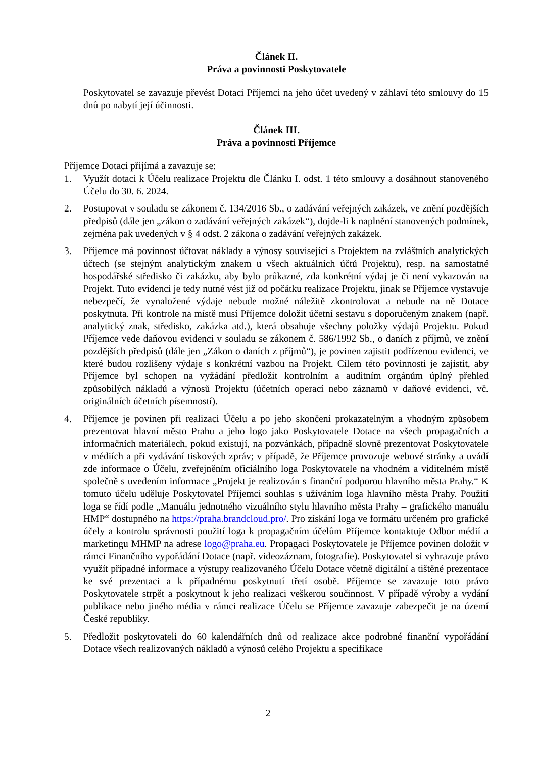Článek II.
Práva a povinnosti Poskytovatele
Poskytovatel se zavazuje převést Dotaci Příjemci na jeho účet uvedený v záhlaví této smlouvy do 15 dnů po nabytí její účinnosti.
Článek III.
Práva a povinnosti Příjemce
Příjemce Dotaci přijímá a zavazuje se:
1. Využít dotaci k Účelu realizace Projektu dle Článku I. odst. 1 této smlouvy a dosáhnout stanoveného Účelu do 30. 6. 2024.
2. Postupovat v souladu se zákonem č. 134/2016 Sb., o zadávání veřejných zakázek, ve znění pozdějších předpisů (dále jen „zákon o zadávání veřejných zakázek“), dojde-li k naplnění stanovených podmínek, zejména pak uvedených v § 4 odst. 2 zákona o zadávání veřejných zakázek.
3. Příjemce má povinnost účtovat náklady a výnosy související s Projektem na zvláštních analytických účtech (se stejným analytickým znakem u všech aktuálních účtů Projektu), resp. na samostatné hospodářské středisko či zakázku, aby bylo průkazné, zda konkrétní výdaj je či není vykazován na Projekt. Tuto evidenci je tedy nutné vést již od počátku realizace Projektu, jinak se Příjemce vystavuje nebezpečí, že vynaložené výdaje nebude možné náležitě zkontrolovat a nebude na ně Dotace poskytnuta. Při kontrole na místě musí Příjemce doložit účetní sestavu s doporučeným znakem (např. analytický znak, středisko, zakázka atd.), která obsahuje všechny položky výdajů Projektu. Pokud Příjemce vede daňovou evidenci v souladu se zákonem č. 586/1992 Sb., o daních z příjmů, ve znění pozdějších předpisů (dále jen „Zákon o daních z příjmů“), je povinen zajistit podřízenou evidenci, ve které budou rozlišeny výdaje s konkrétní vazbou na Projekt. Cílem této povinnosti je zajistit, aby Příjemce byl schopen na vyžádání předložit kontrolním a auditním orgánům úplný přehled způsobilých nákladů a výnosů Projektu (účetních operací nebo záznamů v daňové evidenci, vč. originálních účetních písemností).
4. Příjemce je povinen při realizaci Účelu a po jeho skončení prokazatelným a vhodným způsobem prezentovat hlavní město Prahu a jeho logo jako Poskytovatele Dotace na všech propagačních a informačních materiálech, pokud existují, na pozvánkách, případně slovně prezentovat Poskytovatele v médiích a při vydávání tiskových zpráv; v případě, že Příjemce provozuje webové stránky a uvádí zde informace o Účelu, zveřejněním oficiálního loga Poskytovatele na vhodném a viditelném místě společně s uvedením informace „Projekt je realizován s finanční podporou hlavního města Prahy.“ K tomuto účelu uděluje Poskytovatel Příjemci souhlas s užíváním loga hlavního města Prahy. Použití loga se řídí podle „Manuálu jednotného vizuálního stylu hlavního města Prahy – grafického manuálu HMP“ dostupného na https://praha.brandcloud.pro/. Pro získání loga ve formátu určeném pro grafické účely a kontrolu správnosti použití loga k propagačním účelům Příjemce kontaktuje Odbor médií a marketingu MHMP na adrese logo@praha.eu. Propagaci Poskytovatele je Příjemce povinen doložit v rámci Finančního vypořádání Dotace (např. videozáznam, fotografie). Poskytovatel si vyhrazuje právo využít případné informace a výstupy realizovaného Účelu Dotace včetně digitální a tištěné prezentace ke své prezentaci a k případnému poskytnutí třetí osobě. Příjemce se zavazuje toto právo Poskytovatele strpět a poskytnout k jeho realizaci veškerou součinnost. V případě výroby a vydání publikace nebo jiného média v rámci realizace Účelu se Příjemce zavazuje zabezpečit je na území České republiky.
5. Předložit poskytovateli do 60 kalendářních dnů od realizace akce podrobné finanční vypořádání Dotace všech realizovaných nákladů a výnosů celého Projektu a specifikace
2